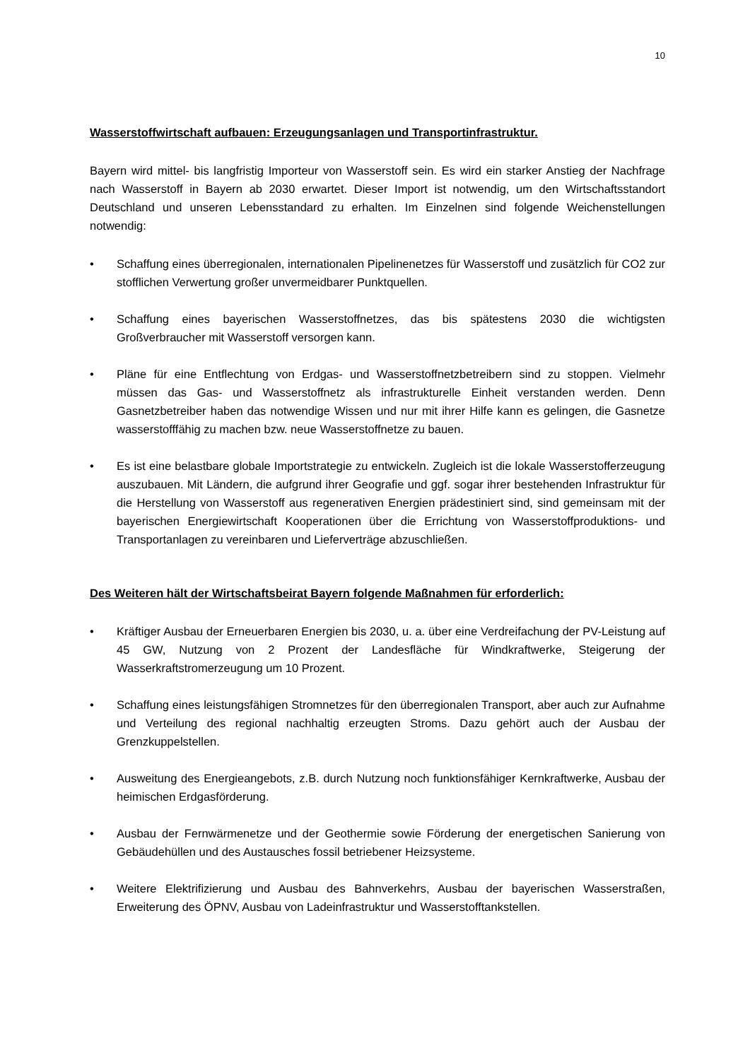10
Wasserstoffwirtschaft aufbauen: Erzeugungsanlagen und Transportinfrastruktur.
Bayern wird mittel- bis langfristig Importeur von Wasserstoff sein. Es wird ein starker Anstieg der Nachfrage nach Wasserstoff in Bayern ab 2030 erwartet. Dieser Import ist notwendig, um den Wirtschaftsstandort Deutschland und unseren Lebensstandard zu erhalten. Im Einzelnen sind folgende Weichenstellungen notwendig:
• Schaffung eines überregionalen, internationalen Pipelinenetzes für Wasserstoff und zusätzlich für CO2 zur stofflichen Verwertung großer unvermeidbarer Punktquellen.
• Schaffung eines bayerischen Wasserstoffnetzes, das bis spätestens 2030 die wichtigsten Großverbraucher mit Wasserstoff versorgen kann.
• Pläne für eine Entflechtung von Erdgas- und Wasserstoffnetzbetreibern sind zu stoppen. Vielmehr müssen das Gas- und Wasserstoffnetz als infrastrukturelle Einheit verstanden werden. Denn Gasnetzbetreiber haben das notwendige Wissen und nur mit ihrer Hilfe kann es gelingen, die Gasnetze wasserstofffähig zu machen bzw. neue Wasserstoffnetze zu bauen.
• Es ist eine belastbare globale Importstrategie zu entwickeln. Zugleich ist die lokale Wasserstofferzeugung auszubauen. Mit Ländern, die aufgrund ihrer Geografie und ggf. sogar ihrer bestehenden Infrastruktur für die Herstellung von Wasserstoff aus regenerativen Energien prädestiniert sind, sind gemeinsam mit der bayerischen Energiewirtschaft Kooperationen über die Errichtung von Wasserstoffproduktions- und Transportanlagen zu vereinbaren und Lieferverträge abzuschließen.
Des Weiteren hält der Wirtschaftsbeirat Bayern folgende Maßnahmen für erforderlich:
• Kräftiger Ausbau der Erneuerbaren Energien bis 2030, u. a. über eine Verdreifachung der PV-Leistung auf 45 GW, Nutzung von 2 Prozent der Landesfläche für Windkraftwerke, Steigerung der Wasserkraftstromerzeugung um 10 Prozent.
• Schaffung eines leistungsfähigen Stromnetzes für den überregionalen Transport, aber auch zur Aufnahme und Verteilung des regional nachhaltig erzeugten Stroms. Dazu gehört auch der Ausbau der Grenzkuppelstellen.
• Ausweitung des Energieangebots, z.B. durch Nutzung noch funktionsfähiger Kernkraftwerke, Ausbau der heimischen Erdgasförderung.
• Ausbau der Fernwärmenetze und der Geothermie sowie Förderung der energetischen Sanierung von Gebäudehüllen und des Austausches fossil betriebener Heizsysteme.
• Weitere Elektrifizierung und Ausbau des Bahnverkehrs, Ausbau der bayerischen Wasserstraßen, Erweiterung des ÖPNV, Ausbau von Ladeinfrastruktur und Wasserstofftankstellen.